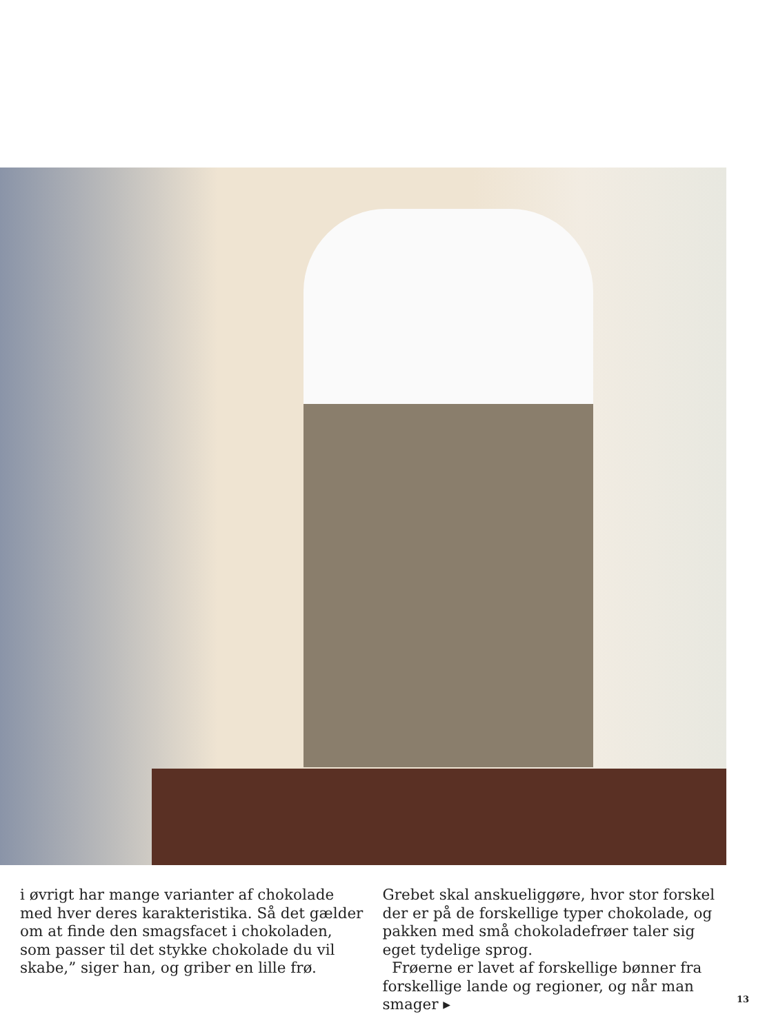i øvrigt har mange varianter af chokolade med hver deres karakteristika. Så det gælder om at finde den smagsfacet i chokoladen, som passer til det stykke chokolade du vil skabe,” siger han, og griber en lille frø.
Grebet skal anskueliggøre, hvor stor forskel der er på de forskellige typer chokolade, og pakken med små chokoladefrøer taler sig eget tydelige sprog.
Frøerne er lavet af forskellige bønner fra forskellige lande og regioner, og når man smager ▸
13